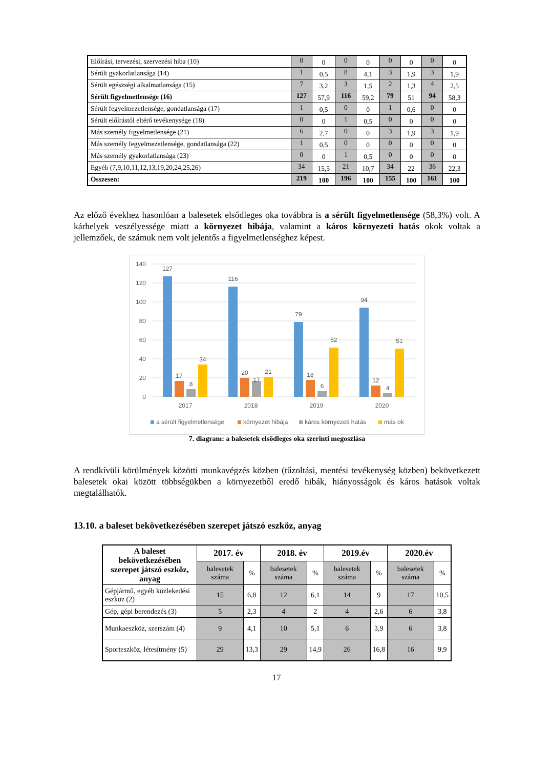| Előírási, tervezési, szervezési hiba (10) | 0 | 0 | 0 | 0 | 0 | 0 | 0 | 0 |
| Sérült gyakorlatlansága (14) | 1 | 0,5 | 8 | 4,1 | 3 | 1,9 | 3 | 1,9 |
| Sérült egészségi alkalmatlansága (15) | 7 | 3,2 | 3 | 1,5 | 2 | 1,3 | 4 | 2,5 |
| Sérült figyelmetlensége (16) | 127 | 57,9 | 116 | 59,2 | 79 | 51 | 94 | 58,3 |
| Sérült fegyelmezetlensége, gondatlansága (17) | 1 | 0,5 | 0 | 0 | 1 | 0,6 | 0 | 0 |
| Sérült előírástól eltérő tevékenysége (18) | 0 | 0 | 1 | 0,5 | 0 | 0 | 0 | 0 |
| Más személy figyelmetlensége (21) | 6 | 2,7 | 0 | 0 | 3 | 1,9 | 3 | 1,9 |
| Más személy fegyelmezetlensége, gondatlansága (22) | 1 | 0,5 | 0 | 0 | 0 | 0 | 0 | 0 |
| Más személy gyakorlatlansága (23) | 0 | 0 | 1 | 0,5 | 0 | 0 | 0 | 0 |
| Egyéb (7,9,10,11,12,13,19,20,24,25,26) | 34 | 15,5 | 21 | 10,7 | 34 | 22 | 36 | 22,3 |
| Összesen: | 219 | 100 | 196 | 100 | 155 | 100 | 161 | 100 |
Az előző évekhez hasonlóan a balesetek elsődleges oka továbbra is a sérült figyelmetlensége (58,3%) volt. A kárhelyek veszélyessége miatt a környezet hibája, valamint a káros környezeti hatás okok voltak a jellemzőek, de számuk nem volt jelentős a figyelmetlenséghez képest.
140
120
100
80
60
40
20
0
127
17
8
34
116
20
17
21
79
18
6
52
94
12
4
51
2017
2018
2019
2020
a sérült figyelmetlensége
környezet hibája
káros környezeti hatás
más ok
7. diagram: a balesetek elsődleges oka szerinti megoszlása
A rendkívüli körülmények közötti munkavégzés közben (tűzoltási, mentési tevékenység közben) bekövetkezett balesetek okai között többségükben a környezetből eredő hibák, hiányosságok és káros hatások voltak megtalálhatók.
13.10. a baleset bekövetkezésében szerepet játszó eszköz, anyag
| A baleset bekövetkezésében szerepet játszó eszköz, anyag | 2017. év | | 2018. év | | 2019.év | | 2020.év | |
| --- | --- | --- | --- | --- | --- | --- | --- | --- |
| | balesetek száma | % | balesetek száma | % | balesetek száma | % | balesetek száma | % |
| Gépjármű, egyéb közlekedési eszköz (2) | 15 | 6,8 | 12 | 6,1 | 14 | 9 | 17 | 10,5 |
| Gép, gépi berendezés (3) | 5 | 2,3 | 4 | 2 | 4 | 2,6 | 6 | 3,8 |
| Munkaeszköz, szerszám (4) | 9 | 4,1 | 10 | 5,1 | 6 | 3,9 | 6 | 3,8 |
| Sporteszköz, létesítmény (5) | 29 | 13,3 | 29 | 14,9 | 26 | 16,8 | 16 | 9,9 |
17